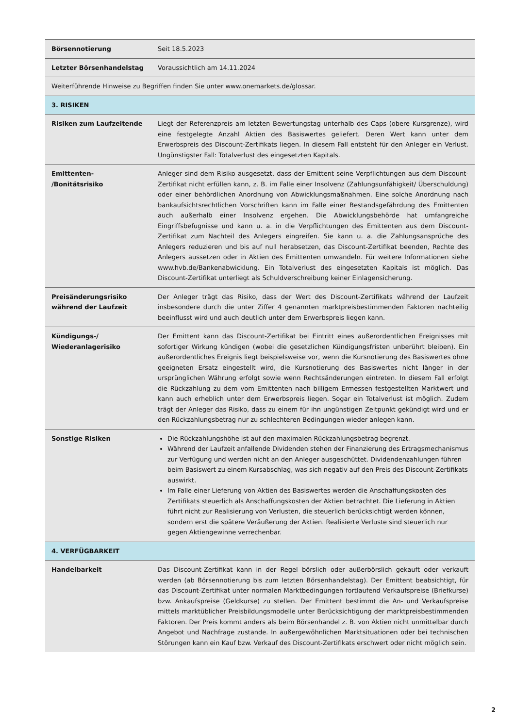| Börsennotierung | Seit 18.5.2023 |
| Letzter Börsenhandelstag | Voraussichtlich am 14.11.2024 |
| Weiterführende Hinweise zu Begriffen finden Sie unter www.onemarkets.de/glossar. | |
| 3. RISIKEN | |
| Risiken zum Laufzeitende | Liegt der Referenzpreis am letzten Bewertungstag unterhalb des Caps (obere Kursgrenze), wird eine festgelegte Anzahl Aktien des Basiswertes geliefert. Deren Wert kann unter dem Erwerbspreis des Discount-Zertifikats liegen. In diesem Fall entsteht für den Anleger ein Verlust. Ungünstigster Fall: Totalverlust des eingesetzten Kapitals. |
| Emittenten- /Bonitätsrisiko | Anleger sind dem Risiko ausgesetzt, dass der Emittent seine Verpflichtungen aus dem Discount-Zertifikat nicht erfüllen kann, z. B. im Falle einer Insolvenz (Zahlungsunfähigkeit/ Überschuldung) oder einer behördlichen Anordnung von Abwicklungsmaßnahmen. Eine solche Anordnung nach bankaufsichtsrechtlichen Vorschriften kann im Falle einer Bestandsgefährdung des Emittenten auch außerhalb einer Insolvenz ergehen. Die Abwicklungsbehörde hat umfangreiche Eingriffsbefugnisse und kann u. a. in die Verpflichtungen des Emittenten aus dem Discount-Zertifikat zum Nachteil des Anlegers eingreifen. Sie kann u. a. die Zahlungsansprüche des Anlegers reduzieren und bis auf null herabsetzen, das Discount-Zertifikat beenden, Rechte des Anlegers aussetzen oder in Aktien des Emittenten umwandeln. Für weitere Informationen siehe www.hvb.de/Bankenabwicklung. Ein Totalverlust des eingesetzten Kapitals ist möglich. Das Discount-Zertifikat unterliegt als Schuldverschreibung keiner Einlagensicherung. |
| Preisänderungsrisiko während der Laufzeit | Der Anleger trägt das Risiko, dass der Wert des Discount-Zertifikats während der Laufzeit insbesondere durch die unter Ziffer 4 genannten marktpreisbestimmenden Faktoren nachteilig beeinflusst wird und auch deutlich unter dem Erwerbspreis liegen kann. |
| Kündigungs-/ Wiederanlagerisiko | Der Emittent kann das Discount-Zertifikat bei Eintritt eines außerordentlichen Ereignisses mit sofortiger Wirkung kündigen (wobei die gesetzlichen Kündigungsfristen unberührt bleiben). Ein außerordentliches Ereignis liegt beispielsweise vor, wenn die Kursnotierung des Basiswertes ohne geeigneten Ersatz eingestellt wird, die Kursnotierung des Basiswertes nicht länger in der ursprünglichen Währung erfolgt sowie wenn Rechtsänderungen eintreten. In diesem Fall erfolgt die Rückzahlung zu dem vom Emittenten nach billigem Ermessen festgestellten Marktwert und kann auch erheblich unter dem Erwerbspreis liegen. Sogar ein Totalverlust ist möglich. Zudem trägt der Anleger das Risiko, dass zu einem für ihn ungünstigen Zeitpunkt gekündigt wird und er den Rückzahlungsbetrag nur zu schlechteren Bedingungen wieder anlegen kann. |
| Sonstige Risiken | Die Rückzahlungshöhe ist auf den maximalen Rückzahlungsbetrag begrenzt. Während der Laufzeit anfallende Dividenden stehen der Finanzierung des Ertragsmechanismus zur Verfügung und werden nicht an den Anleger ausgeschüttet. Dividendenzahlungen führen beim Basiswert zu einem Kursabschlag, was sich negativ auf den Preis des Discount-Zertifikats auswirkt. Im Falle einer Lieferung von Aktien des Basiswertes werden die Anschaffungskosten des Zertifikats steuerlich als Anschaffungskosten der Aktien betrachtet. Die Lieferung in Aktien führt nicht zur Realisierung von Verlusten, die steuerlich berücksichtigt werden können, sondern erst die spätere Veräußerung der Aktien. Realisierte Verluste sind steuerlich nur gegen Aktiengewinne verrechenbar. |
| 4. VERFÜGBARKEIT | |
| Handelbarkeit | Das Discount-Zertifikat kann in der Regel börslich oder außerbörslich gekauft oder verkauft werden (ab Börsennotierung bis zum letzten Börsenhandelstag). Der Emittent beabsichtigt, für das Discount-Zertifikat unter normalen Marktbedingungen fortlaufend Verkaufspreise (Briefkurse) bzw. Ankaufspreise (Geldkurse) zu stellen. Der Emittent bestimmt die An- und Verkaufspreise mittels marktüblicher Preisbildungsmodelle unter Berücksichtigung der marktpreisbestimmenden Faktoren. Der Preis kommt anders als beim Börsenhandel z. B. von Aktien nicht unmittelbar durch Angebot und Nachfrage zustande. In außergewöhnlichen Marktsituationen oder bei technischen Störungen kann ein Kauf bzw. Verkauf des Discount-Zertifikats erschwert oder nicht möglich sein. |
2